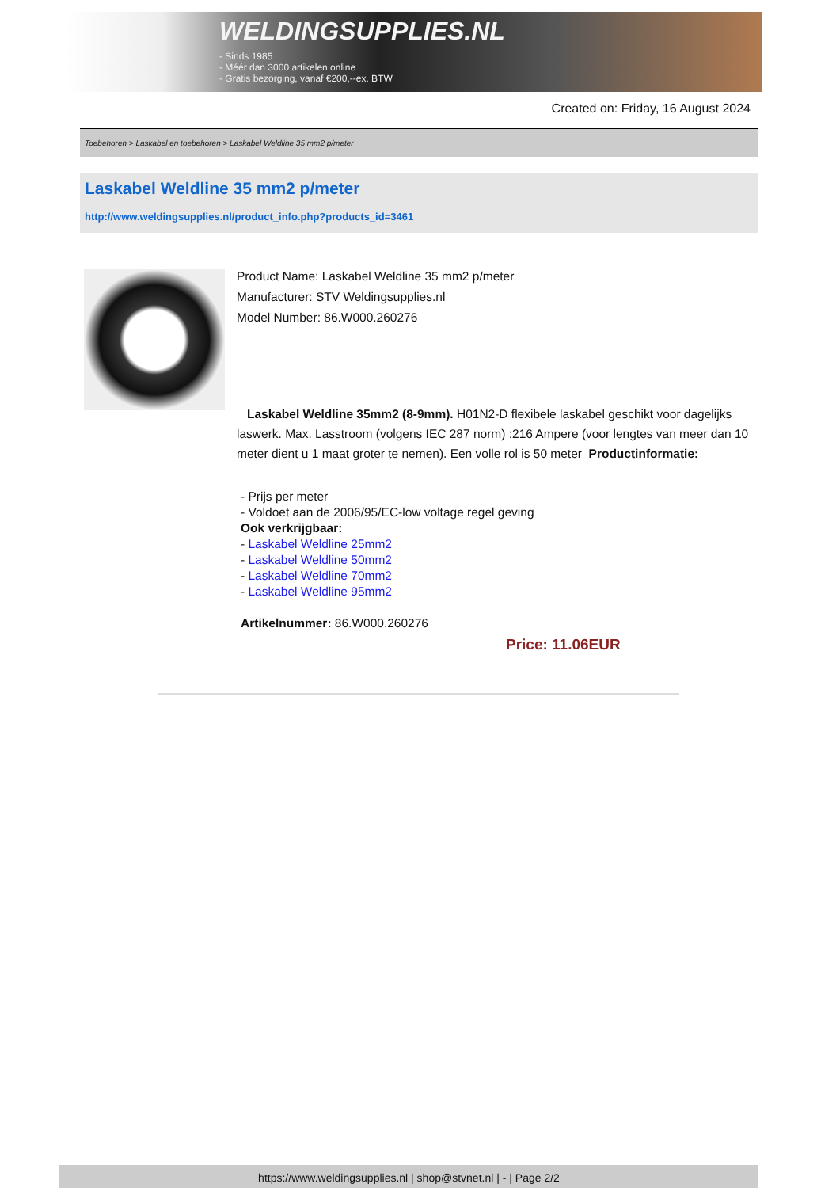WELDINGSUPPLIES.NL
- Sinds 1985
- Méér dan 3000 artikelen online
- Gratis bezorging, vanaf €200,--ex. BTW
Created on: Friday, 16 August 2024
Toebehoren > Laskabel en toebehoren > Laskabel Weldline 35 mm2 p/meter
Laskabel Weldline 35 mm2 p/meter
http://www.weldingsupplies.nl/product_info.php?products_id=3461
Product Name: Laskabel Weldline 35 mm2 p/meter
Manufacturer: STV Weldingsupplies.nl
Model Number: 86.W000.260276
Laskabel Weldline 35mm2 (8-9mm). H01N2-D flexibele laskabel geschikt voor dagelijks laswerk. Max. Lasstroom (volgens IEC 287 norm) :216 Ampere (voor lengtes van meer dan 10 meter dient u 1 maat groter te nemen). Een volle rol is 50 meter Productinformatie:
- Prijs per meter
- Voldoet aan de 2006/95/EC-low voltage regel geving
Ook verkrijgbaar:
- Laskabel Weldline 25mm2
- Laskabel Weldline 50mm2
- Laskabel Weldline 70mm2
- Laskabel Weldline 95mm2
Artikelnummer: 86.W000.260276
Price: 11.06EUR
https://www.weldingsupplies.nl | shop@stvnet.nl | - | Page 2/2